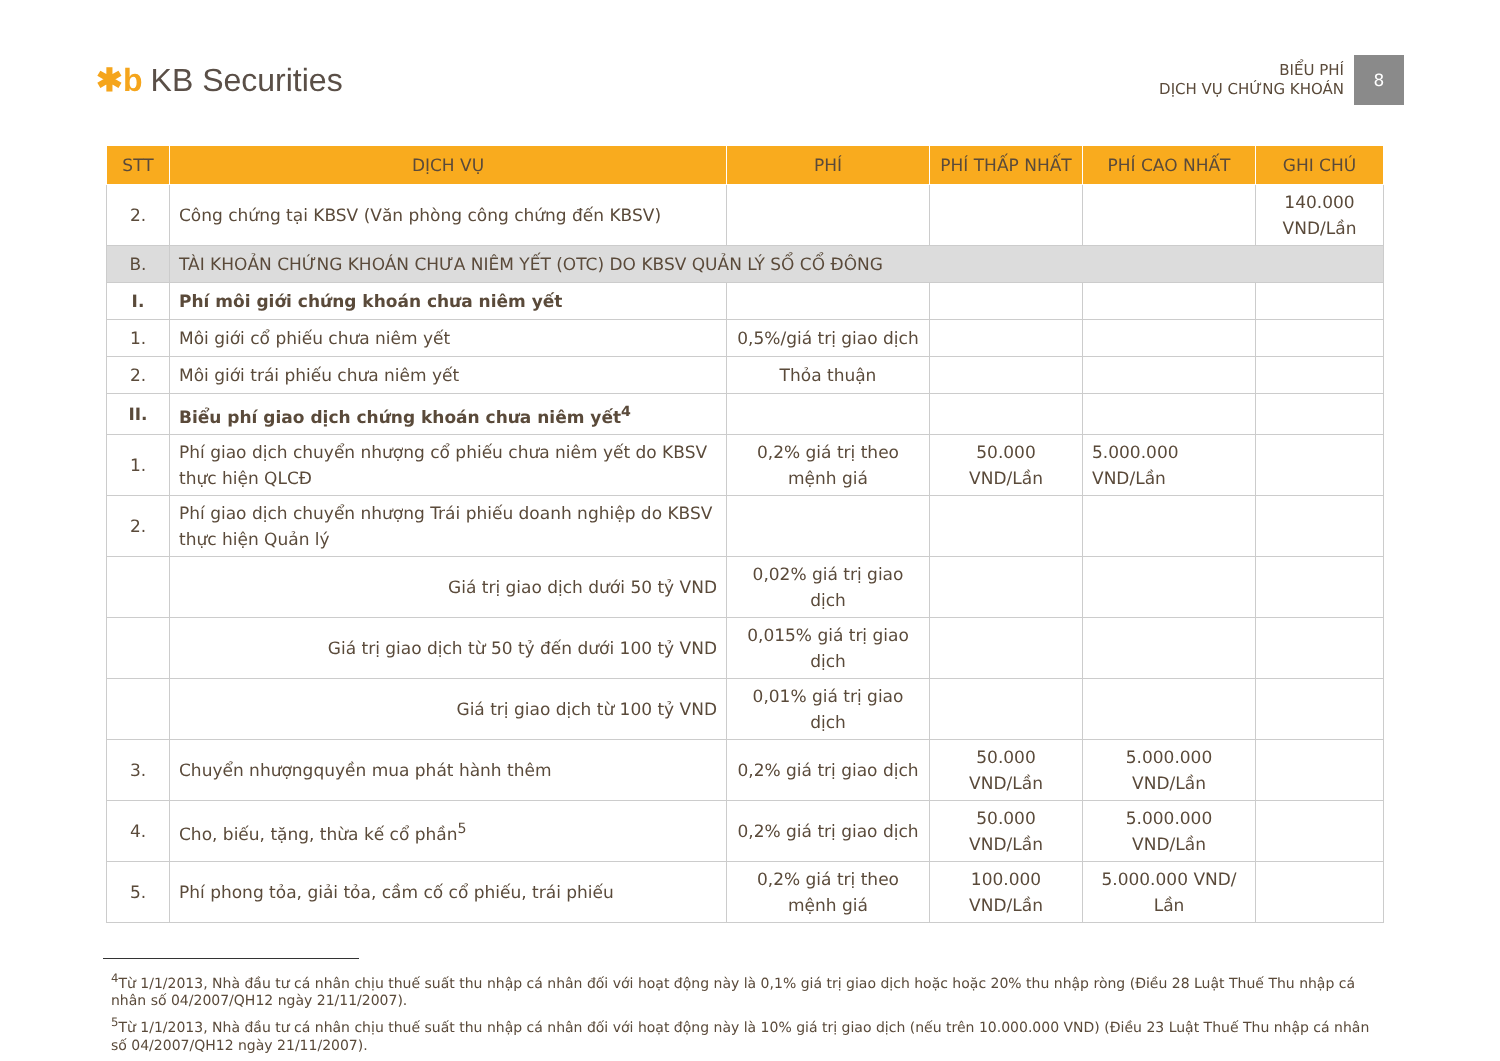✱b KB Securities
BIỂU PHÍ
DỊCH VỤ CHỨNG KHOÁN
8
| STT | DỊCH VỤ | PHÍ | PHÍ THẤP NHẤT | PHÍ CAO NHẤT | GHI CHÚ |
| --- | --- | --- | --- | --- | --- |
| 2. | Công chứng tại KBSV (Văn phòng công chứng đến KBSV) | | | | 140.000 VND/Lần |
| B. | TÀI KHOẢN CHỨNG KHOÁN CHƯA NIÊM YẾT (OTC) DO KBSV QUẢN LÝ SỔ CỔ ĐÔNG | | | | |
| I. | Phí môi giới chứng khoán chưa niêm yết | | | | |
| 1. | Môi giới cổ phiếu chưa niêm yết | 0,5%/giá trị giao dịch | | | |
| 2. | Môi giới trái phiếu chưa niêm yết | Thỏa thuận | | | |
| II. | Biểu phí giao dịch chứng khoán chưa niêm yết<sup>4</sup> | | | | |
| 1. | Phí giao dịch chuyển nhượng cổ phiếu chưa niêm yết do KBSV thực hiện QLCĐ | 0,2% giá trị theo mệnh giá | 50.000 VND/Lần | 5.000.000 VND/Lần | |
| 2. | Phí giao dịch chuyển nhượng Trái phiếu doanh nghiệp do KBSV thực hiện Quản lý | | | | |
| | Giá trị giao dịch dưới 50 tỷ VND | 0,02% giá trị giao dịch | | | |
| | Giá trị giao dịch từ 50 tỷ đến dưới 100 tỷ VND | 0,015% giá trị giao dịch | | | |
| | Giá trị giao dịch từ 100 tỷ VND | 0,01% giá trị giao dịch | | | |
| 3. | Chuyển nhượngquyền mua phát hành thêm | 0,2% giá trị giao dịch | 50.000 VND/Lần | 5.000.000 VND/Lần | |
| 4. | Cho, biếu, tặng, thừa kế cổ phần<sup>5</sup> | 0,2% giá trị giao dịch | 50.000 VND/Lần | 5.000.000 VND/Lần | |
| 5. | Phí phong tỏa, giải tỏa, cầm cố cổ phiếu, trái phiếu | 0,2% giá trị theo mệnh giá | 100.000 VND/Lần | 5.000.000 VND/ Lần | |
<sup>4</sup> Từ 1/1/2013, Nhà đầu tư cá nhân chịu thuế suất thu nhập cá nhân đối với hoạt động này là 0,1% giá trị giao dịch hoặc hoặc 20% thu nhập ròng (Điều 28 Luật Thuế Thu nhập cá nhân số 04/2007/QH12 ngày 21/11/2007).
<sup>5</sup> Từ 1/1/2013, Nhà đầu tư cá nhân chịu thuế suất thu nhập cá nhân đối với hoạt động này là 10% giá trị giao dịch (nếu trên 10.000.000 VND) (Điều 23 Luật Thuế Thu nhập cá nhân số 04/2007/QH12 ngày 21/11/2007).